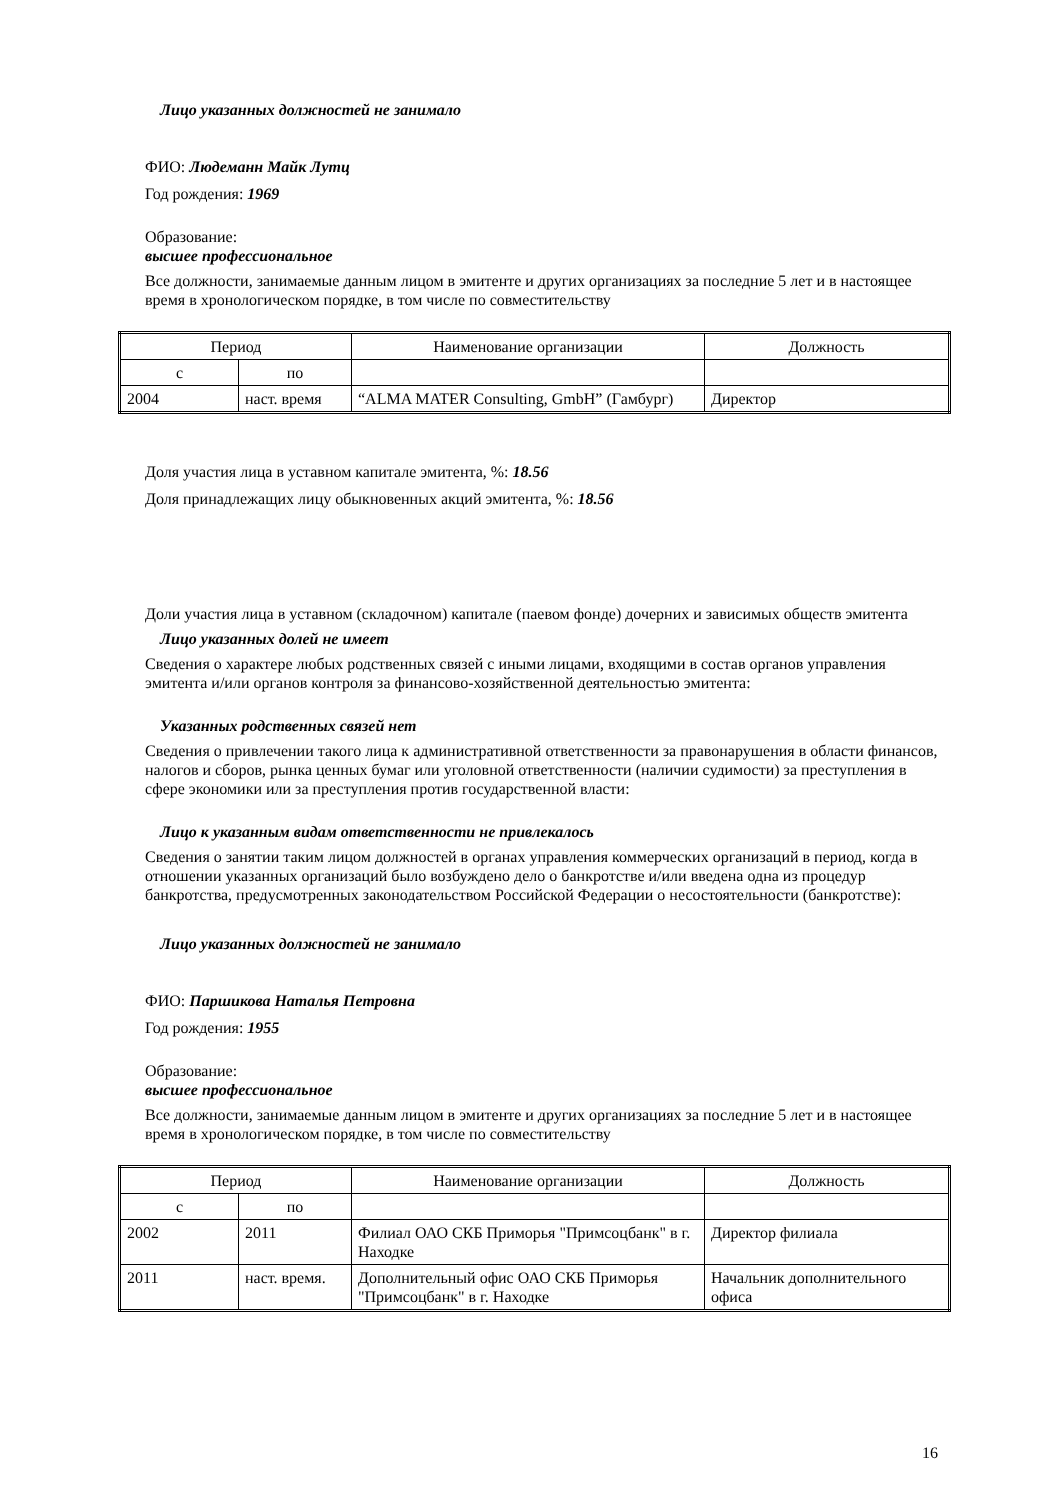Лицо указанных должностей не занимало
ФИО: Людеманн Майк Лутц
Год рождения: 1969
Образование:
высшее профессиональное
Все должности, занимаемые данным лицом в эмитенте и других организациях за последние 5 лет и в настоящее время в хронологическом порядке, в том числе по совместительству
| Период | | Наименование организации | Должность |
| с | по | | |
| 2004 | наст. время | “ALMA MATER Consulting, GmbH” (Гамбург) | Директор |
Доля участия лица в уставном капитале эмитента, %: 18.56
Доля принадлежащих лицу обыкновенных акций эмитента, %: 18.56
Доли участия лица в уставном (складочном) капитале (паевом фонде) дочерних и зависимых обществ эмитента
Лицо указанных долей не имеет
Сведения о характере любых родственных связей с иными лицами, входящими в состав органов управления эмитента и/или органов контроля за финансово-хозяйственной деятельностью эмитента:
Указанных родственных связей нет
Сведения о привлечении такого лица к административной ответственности за правонарушения в области финансов, налогов и сборов, рынка ценных бумаг или уголовной ответственности (наличии судимости) за преступления в сфере экономики или за преступления против государственной власти:
Лицо к указанным видам ответственности не привлекалось
Сведения о занятии таким лицом должностей в органах управления коммерческих организаций в период, когда в отношении указанных организаций было возбуждено дело о банкротстве и/или введена одна из процедур банкротства, предусмотренных законодательством Российской Федерации о несостоятельности (банкротстве):
Лицо указанных должностей не занимало
ФИО: Паршикова Наталья Петровна
Год рождения: 1955
Образование:
высшее профессиональное
Все должности, занимаемые данным лицом в эмитенте и других организациях за последние 5 лет и в настоящее время в хронологическом порядке, в том числе по совместительству
| Период | | Наименование организации | Должность |
| с | по | | |
| 2002 | 2011 | Филиал ОАО СКБ Приморья "Примсоцбанк" в г. Находке | Директор филиала |
| 2011 | наст. время. | Дополнительный офис ОАО СКБ Приморья "Примсоцбанк" в г. Находке | Начальник дополнительного офиса |
16